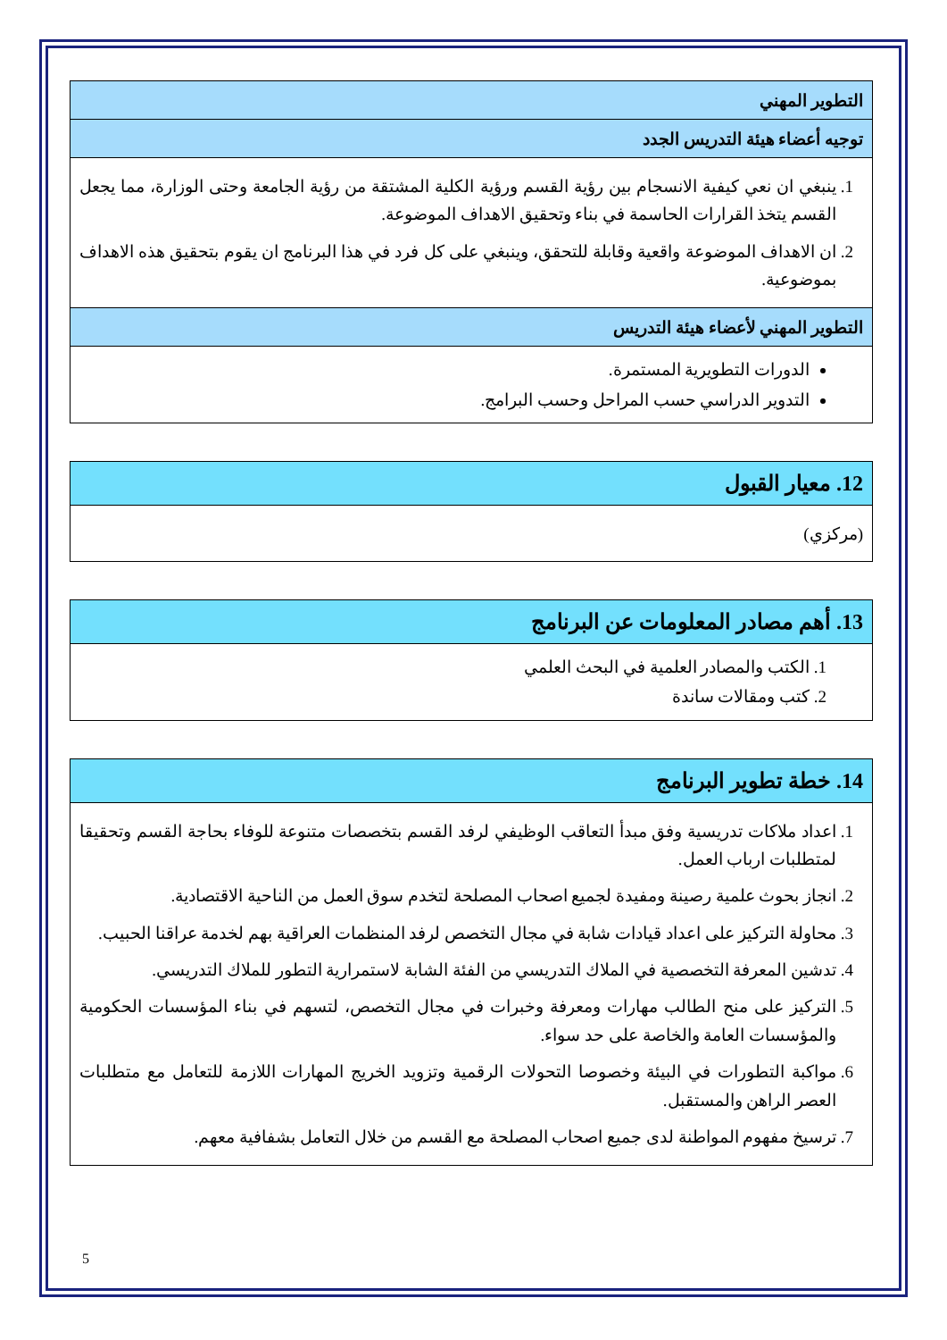| التطوير المهني |
| --- |
| توجيه أعضاء هيئة التدريس الجدد |
| 1. ينبغي ان نعي كيفية الانسجام بين رؤية القسم ورؤية الكلية المشتقة من رؤية الجامعة وحتى الوزارة، مما يجعل القسم يتخذ القرارات الحاسمة في بناء وتحقيق الاهداف الموضوعة. 2. ان الاهداف الموضوعة واقعية وقابلة للتحقق، وينبغي على كل فرد في هذا البرنامج ان يقوم بتحقيق هذه الاهداف بموضوعية. |
| التطوير المهني لأعضاء هيئة التدريس |
| الدورات التطويرية المستمرة. التدوير الدراسي حسب المراحل وحسب البرامج. |
| 12. معيار القبول |
| --- |
| (مركزي) |
| 13. أهم مصادر المعلومات عن البرنامج |
| --- |
| 1. الكتب والمصادر العلمية في البحث العلمي 2. كتب ومقالات ساندة |
| 14. خطة تطوير البرنامج |
| --- |
| 1. اعداد ملاكات تدريسية وفق مبدأ التعاقب الوظيفي لرفد القسم بتخصصات متنوعة للوفاء بحاجة القسم وتحقيقا لمتطلبات ارباب العمل. 2. انجاز بحوث علمية رصينة ومفيدة لجميع اصحاب المصلحة لتخدم سوق العمل من الناحية الاقتصادية. 3. محاولة التركيز على اعداد قيادات شابة في مجال التخصص لرفد المنظمات العراقية بهم لخدمة عراقنا الحبيب. 4. تدشين المعرفة التخصصية في الملاك التدريسي من الفئة الشابة لاستمرارية التطور للملاك التدريسي. 5. التركيز على منح الطالب مهارات ومعرفة وخبرات في مجال التخصص، لتسهم في بناء المؤسسات الحكومية والمؤسسات العامة والخاصة على حد سواء. 6. مواكبة التطورات في البيئة وخصوصا التحولات الرقمية وتزويد الخريج المهارات اللازمة للتعامل مع متطلبات العصر الراهن والمستقبل. 7. ترسيخ مفهوم المواطنة لدى جميع اصحاب المصلحة مع القسم من خلال التعامل بشفافية معهم. |
5